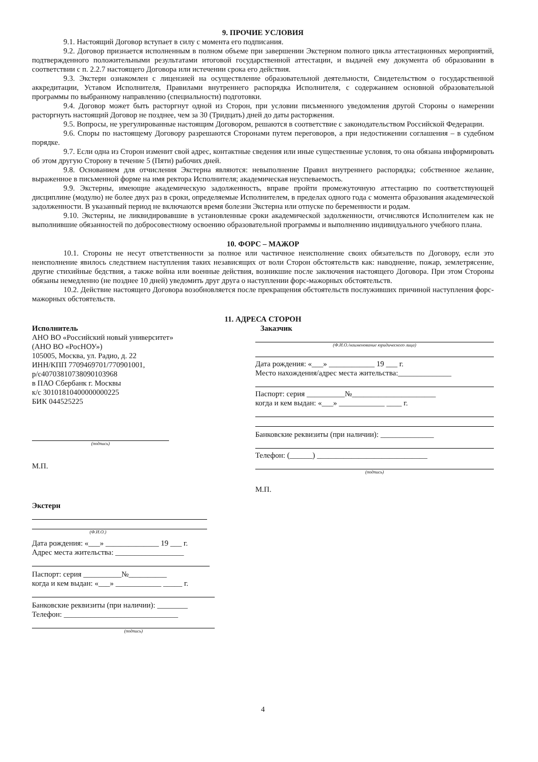9. ПРОЧИЕ УСЛОВИЯ
9.1. Настоящий Договор вступает в силу с момента его подписания.
9.2. Договор признается исполненным в полном объеме при завершении Экстерном полного цикла аттестационных мероприятий, подтвержденного положительными результатами итоговой государственной аттестации, и выдачей ему документа об образовании в соответствии с п. 2.2.7 настоящего Договора или истечении срока его действия.
9.3. Экстерн ознакомлен с лицензией на осуществление образовательной деятельности, Свидетельством о государственной аккредитации, Уставом Исполнителя, Правилами внутреннего распорядка Исполнителя, с содержанием основной образовательной программы по выбранному направлению (специальности) подготовки.
9.4. Договор может быть расторгнут одной из Сторон, при условии письменного уведомления другой Стороны о намерении расторгнуть настоящий Договор не позднее, чем за 30 (Тридцать) дней до даты расторжения.
9.5. Вопросы, не урегулированные настоящим Договором, решаются в соответствие с законодательством Российской Федерации.
9.6. Споры по настоящему Договору разрешаются Сторонами путем переговоров, а при недостижении соглашения – в судебном порядке.
9.7. Если одна из Сторон изменит свой адрес, контактные сведения или иные существенные условия, то она обязана информировать об этом другую Сторону в течение 5 (Пяти) рабочих дней.
9.8. Основанием для отчисления Экстерна являются: невыполнение Правил внутреннего распорядка; собственное желание, выраженное в письменной форме на имя ректора Исполнителя; академическая неуспеваемость.
9.9. Экстерны, имеющие академическую задолженность, вправе пройти промежуточную аттестацию по соответствующей дисциплине (модулю) не более двух раз в сроки, определяемые Исполнителем, в пределах одного года с момента образования академической задолженности. В указанный период не включаются время болезни Экстерна или отпуске по беременности и родам.
9.10. Экстерны, не ликвидировавшие в установленные сроки академической задолженности, отчисляются Исполнителем как не выполнившие обязанностей по добросовестному освоению образовательной программы и выполнению индивидуального учебного плана.
10. ФОРС – МАЖОР
10.1. Стороны не несут ответственности за полное или частичное неисполнение своих обязательств по Договору, если это неисполнение явилось следствием наступления таких независящих от воли Сторон обстоятельств как: наводнение, пожар, землетрясение, другие стихийные бедствия, а также война или военные действия, возникшие после заключения настоящего Договора. При этом Стороны обязаны немедленно (не позднее 10 дней) уведомить друг друга о наступлении форс-мажорных обстоятельств.
10.2. Действие настоящего Договора возобновляется после прекращения обстоятельств послуживших причиной наступления форс-мажорных обстоятельств.
11. АДРЕСА СТОРОН
Исполнитель
АНО ВО «Российский новый университет»
(АНО ВО «РосНОУ»)
105005, Москва, ул. Радио, д. 22
ИНН/КПП 7709469701/770901001,
р/с40703810738090103968
в ПАО Сбербанк г. Москвы
к/с 30101810400000000225
БИК 044525225
(подпись)
М.П.
Экстерн
(Ф.И.О.)
Дата рождения: «___» ______________ 19 ___ г.
Адрес места жительства: __________________
Паспорт: серия __________№__________
когда и кем выдан: «___» ____________ _____ г.
Банковские реквизиты (при наличии): ________
Телефон: ______________________________
(подпись)
Заказчик
(Ф.И.О./наименование юридического лица)
Дата рождения: «___» ____________ 19 ___ г.
Место нахождения/адрес места жительства:______________
Паспорт: серия __________№______________________
когда и кем выдан: «___» ____________ ____ г.
Банковские реквизиты (при наличии): ______________
Телефон: (______) _____________________________
(подпись)
М.П.
4